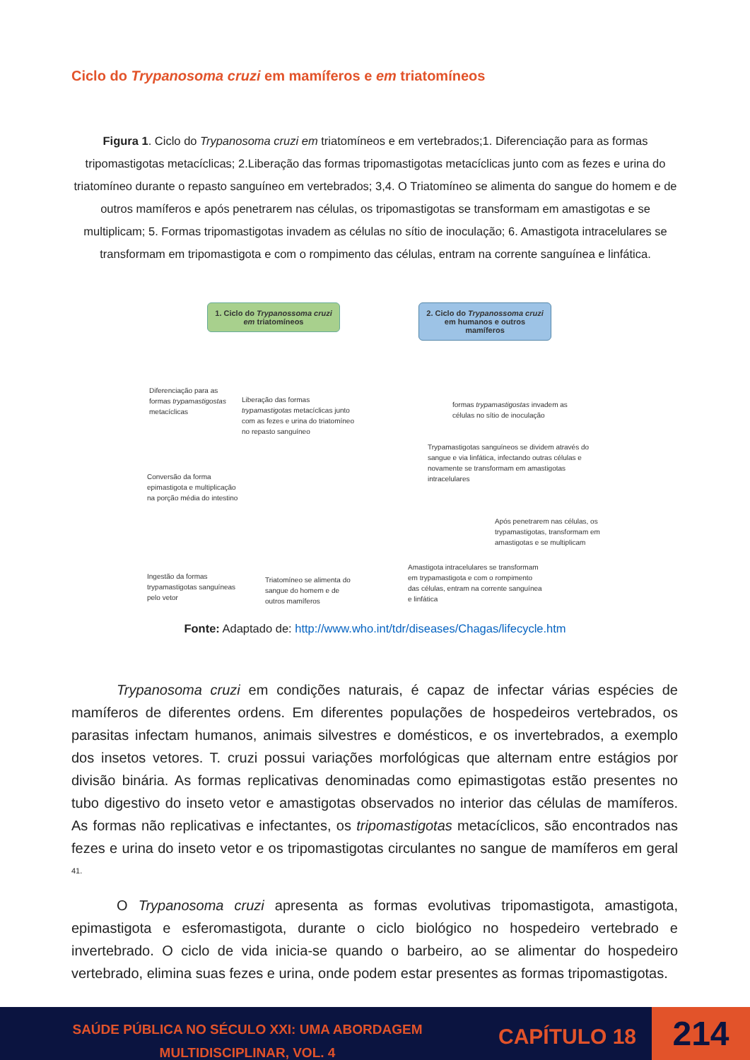Ciclo do Trypanosoma cruzi em mamíferos e em triatomíneos
Figura 1. Ciclo do Trypanosoma cruzi em triatomíneos e em vertebrados;1. Diferenciação para as formas tripomastigotas metacíclicas; 2.Liberação das formas tripomastigotas metacíclicas junto com as fezes e urina do triatomíneo durante o repasto sanguíneo em vertebrados; 3,4. O Triatomíneo se alimenta do sangue do homem e de outros mamíferos e após penetrarem nas células, os tripomastigotas se transformam em amastigotas e se multiplicam; 5. Formas tripomastigotas invadem as células no sítio de inoculação; 6. Amastigota intracelulares se transformam em tripomastigota e com o rompimento das células, entram na corrente sanguínea e linfática.
1. Ciclo do Trypanossoma cruzi em triatomíneos
2. Ciclo do Trypanossoma cruzi em humanos e outros mamíferos
Diferenciação para as formas trypamastigostas metacíclicas
Liberação das formas trypamastigotas metacíclicas junto com as fezes e urina do triatomíneo no repasto sanguíneo
formas trypamastigostas invadem as células no sítio de inoculação
Trypamastigotas sanguíneos se dividem através do sangue e via linfática, infectando outras células e novamente se transformam em amastigotas intracelulares
Conversão da forma epimastigota e multiplicação na porção média do intestino
Após penetrarem nas células, os trypamastigotas, transformam em amastigotas e se multiplicam
Amastigota intracelulares se transformam em trypamastigota e com o rompimento das células, entram na corrente sanguínea e linfática
Ingestão da formas trypamastigotas sanguíneas pelo vetor
Triatomíneo se alimenta do sangue do homem e de outros mamíferos
Fonte: Adaptado de: http://www.who.int/tdr/diseases/Chagas/lifecycle.htm
Trypanosoma cruzi em condições naturais, é capaz de infectar várias espécies de mamíferos de diferentes ordens. Em diferentes populações de hospedeiros vertebrados, os parasitas infectam humanos, animais silvestres e domésticos, e os invertebrados, a exemplo dos insetos vetores. T. cruzi possui variações morfológicas que alternam entre estágios por divisão binária. As formas replicativas denominadas como epimastigotas estão presentes no tubo digestivo do inseto vetor e amastigotas observados no interior das células de mamíferos. As formas não replicativas e infectantes, os tripomastigotas metacíclicos, são encontrados nas fezes e urina do inseto vetor e os tripomastigotas circulantes no sangue de mamíferos em geral <sup>41.</sup>
O Trypanosoma cruzi apresenta as formas evolutivas tripomastigota, amastigota, epimastigota e esferomastigota, durante o ciclo biológico no hospedeiro vertebrado e invertebrado. O ciclo de vida inicia-se quando o barbeiro, ao se alimentar do hospedeiro vertebrado, elimina suas fezes e urina, onde podem estar presentes as formas tripomastigotas.
SAÚDE PÚBLICA NO SÉCULO XXI: UMA ABORDAGEM MULTIDISCIPLINAR, VOL. 4
CAPÍTULO 18 214